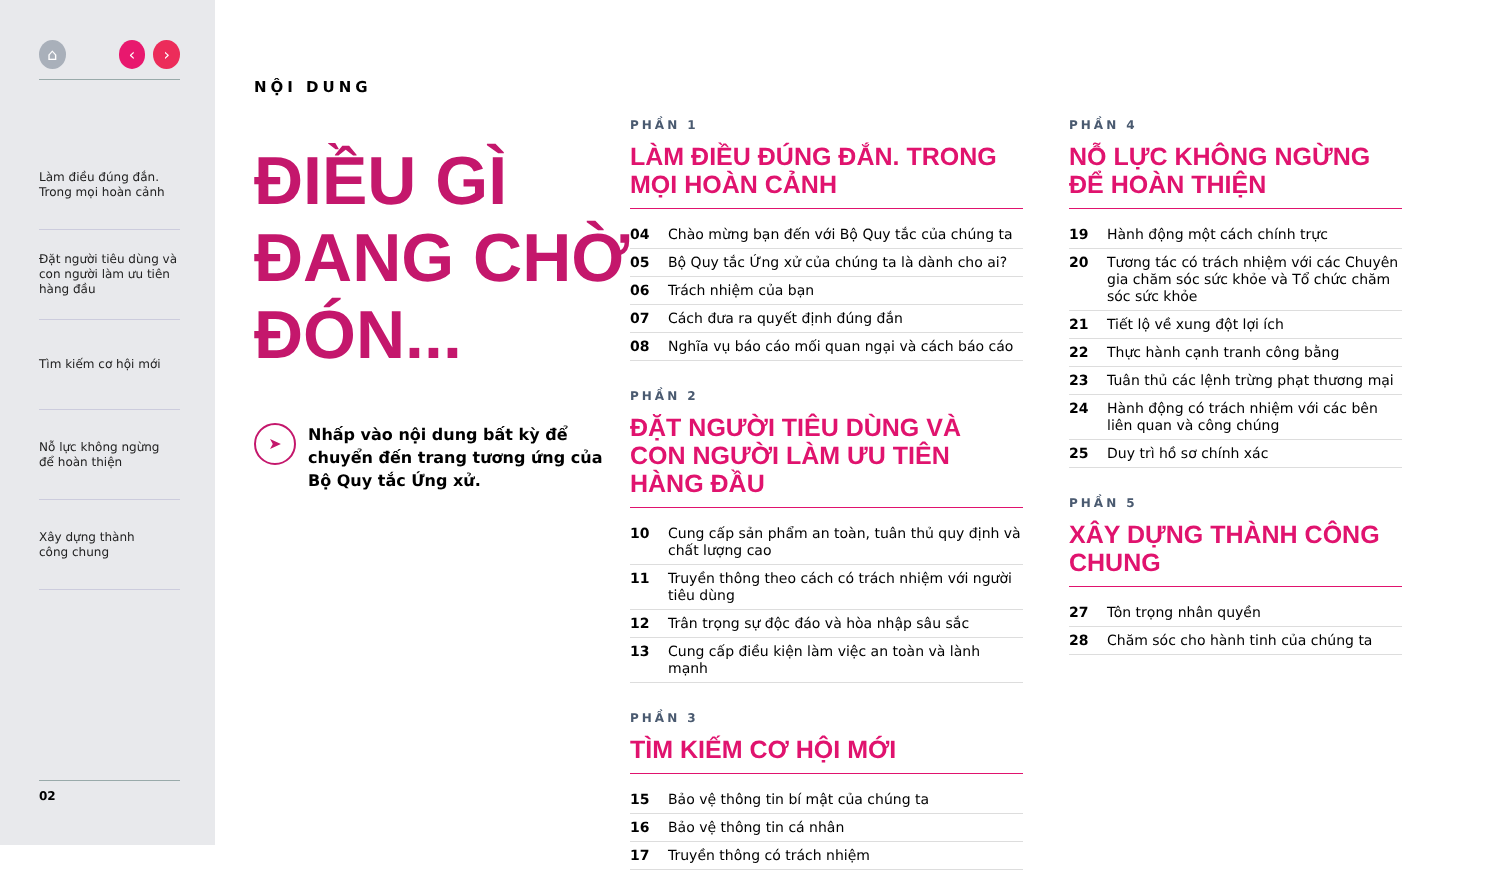⌂ ‹ ›
Làm điều đúng đắn.
Trong mọi hoàn cảnh
Đặt người tiêu dùng và con người làm ưu tiên hàng đầu
Tìm kiếm cơ hội mới
Nỗ lực không ngừng
để hoàn thiện
Xây dựng thành
công chung
02
NỘI DUNG
ĐIỀU GÌ ĐANG CHỜ ĐÓN...
➤
Nhấp vào nội dung bất kỳ để chuyển đến trang tương ứng của Bộ Quy tắc Ứng xử.
PHẦN 1
LÀM ĐIỀU ĐÚNG ĐẮN. TRONG MỌI HOÀN CẢNH
04 Chào mừng bạn đến với Bộ Quy tắc của chúng ta
05 Bộ Quy tắc Ứng xử của chúng ta là dành cho ai?
06 Trách nhiệm của bạn
07 Cách đưa ra quyết định đúng đắn
08 Nghĩa vụ báo cáo mối quan ngại và cách báo cáo
PHẦN 2
ĐẶT NGƯỜI TIÊU DÙNG VÀ CON NGƯỜI LÀM ƯU TIÊN HÀNG ĐẦU
10 Cung cấp sản phẩm an toàn, tuân thủ quy định và chất lượng cao
11 Truyền thông theo cách có trách nhiệm với người tiêu dùng
12 Trân trọng sự độc đáo và hòa nhập sâu sắc
13 Cung cấp điều kiện làm việc an toàn và lành mạnh
PHẦN 3
TÌM KIẾM CƠ HỘI MỚI
15 Bảo vệ thông tin bí mật của chúng ta
16 Bảo vệ thông tin cá nhân
17 Truyền thông có trách nhiệm
PHẦN 4
NỖ LỰC KHÔNG NGỪNG ĐỂ HOÀN THIỆN
19 Hành động một cách chính trực
20 Tương tác có trách nhiệm với các Chuyên gia chăm sóc sức khỏe và Tổ chức chăm sóc sức khỏe
21 Tiết lộ về xung đột lợi ích
22 Thực hành cạnh tranh công bằng
23 Tuân thủ các lệnh trừng phạt thương mại
24 Hành động có trách nhiệm với các bên liên quan và công chúng
25 Duy trì hồ sơ chính xác
PHẦN 5
XÂY DỰNG THÀNH CÔNG CHUNG
27 Tôn trọng nhân quyền
28 Chăm sóc cho hành tinh của chúng ta